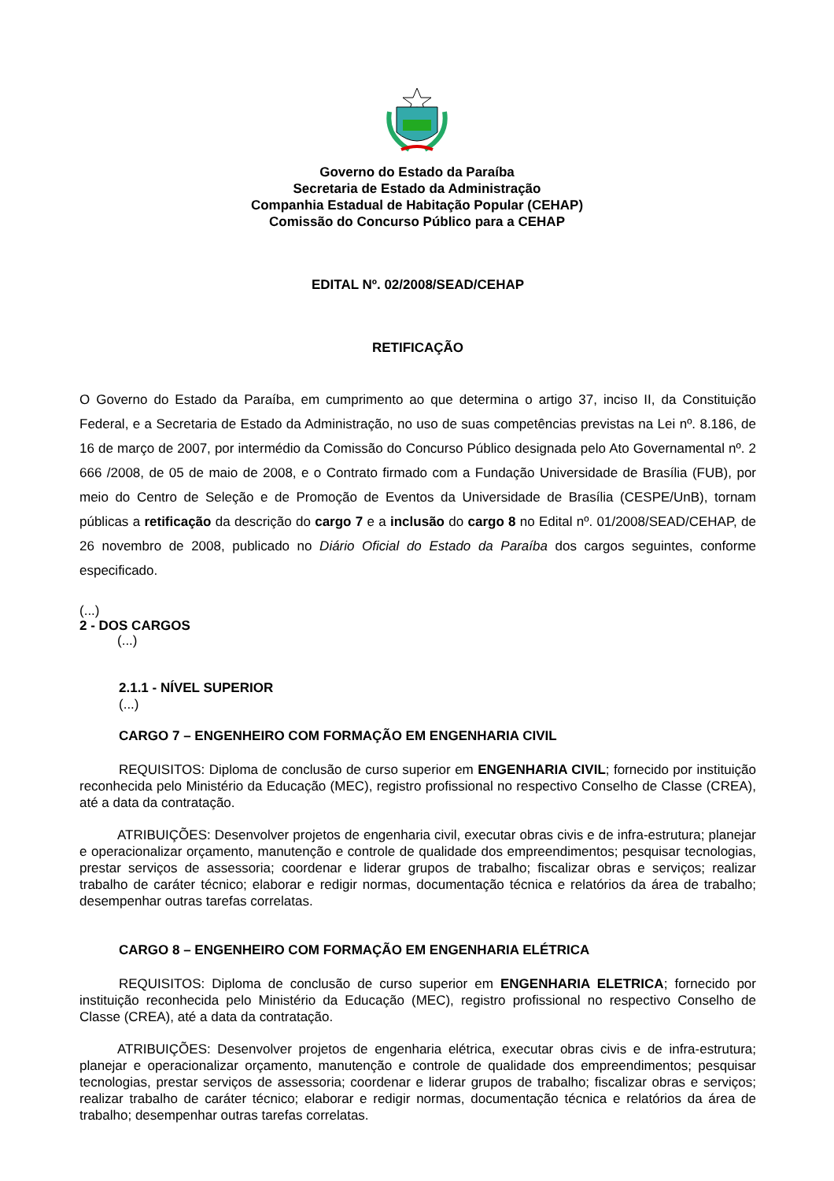Governo do Estado da Paraíba
Secretaria de Estado da Administração
Companhia Estadual de Habitação Popular (CEHAP)
Comissão do Concurso Público para a CEHAP
EDITAL Nº. 02/2008/SEAD/CEHAP
RETIFICAÇÃO
O Governo do Estado da Paraíba, em cumprimento ao que determina o artigo 37, inciso II, da Constituição Federal, e a Secretaria de Estado da Administração, no uso de suas competências previstas na Lei nº. 8.186, de 16 de março de 2007, por intermédio da Comissão do Concurso Público designada pelo Ato Governamental nº. 2 666 /2008, de 05 de maio de 2008, e o Contrato firmado com a Fundação Universidade de Brasília (FUB), por meio do Centro de Seleção e de Promoção de Eventos da Universidade de Brasília (CESPE/UnB), tornam públicas a retificação da descrição do cargo 7 e a inclusão do cargo 8 no Edital nº. 01/2008/SEAD/CEHAP, de 26 novembro de 2008, publicado no Diário Oficial do Estado da Paraíba dos cargos seguintes, conforme especificado.
(...)
2 - DOS CARGOS
(...)
2.1.1 - NÍVEL SUPERIOR
(...)
CARGO 7 – ENGENHEIRO COM FORMAÇÃO EM ENGENHARIA CIVIL
REQUISITOS: Diploma de conclusão de curso superior em ENGENHARIA CIVIL; fornecido por instituição reconhecida pelo Ministério da Educação (MEC), registro profissional no respectivo Conselho de Classe (CREA), até a data da contratação.
ATRIBUIÇÕES: Desenvolver projetos de engenharia civil, executar obras civis e de infra-estrutura; planejar e operacionalizar orçamento, manutenção e controle de qualidade dos empreendimentos; pesquisar tecnologias, prestar serviços de assessoria; coordenar e liderar grupos de trabalho; fiscalizar obras e serviços; realizar trabalho de caráter técnico; elaborar e redigir normas, documentação técnica e relatórios da área de trabalho; desempenhar outras tarefas correlatas.
CARGO 8 – ENGENHEIRO COM FORMAÇÃO EM ENGENHARIA ELÉTRICA
REQUISITOS: Diploma de conclusão de curso superior em ENGENHARIA ELETRICA; fornecido por instituição reconhecida pelo Ministério da Educação (MEC), registro profissional no respectivo Conselho de Classe (CREA), até a data da contratação.
ATRIBUIÇÕES: Desenvolver projetos de engenharia elétrica, executar obras civis e de infra-estrutura; planejar e operacionalizar orçamento, manutenção e controle de qualidade dos empreendimentos; pesquisar tecnologias, prestar serviços de assessoria; coordenar e liderar grupos de trabalho; fiscalizar obras e serviços; realizar trabalho de caráter técnico; elaborar e redigir normas, documentação técnica e relatórios da área de trabalho; desempenhar outras tarefas correlatas.